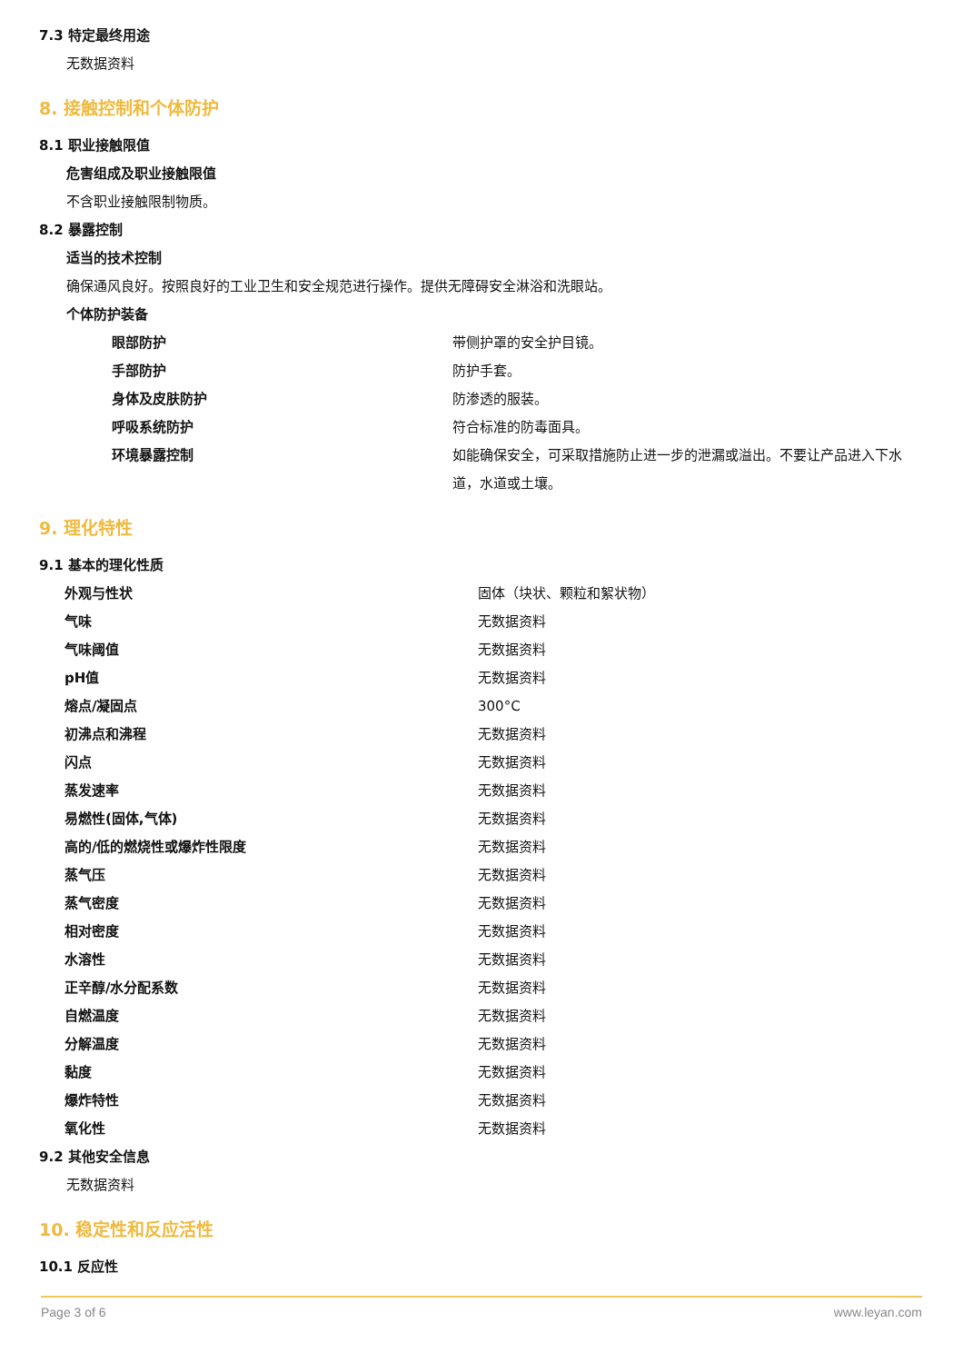7.3 特定最终用途
无数据资料
8. 接触控制和个体防护
8.1 职业接触限值
危害组成及职业接触限值
不含职业接触限制物质。
8.2 暴露控制
适当的技术控制
确保通风良好。按照良好的工业卫生和安全规范进行操作。提供无障碍安全淋浴和洗眼站。
个体防护装备
| 眼部防护 | 带侧护罩的安全护目镜。 |
| 手部防护 | 防护手套。 |
| 身体及皮肤防护 | 防渗透的服装。 |
| 呼吸系统防护 | 符合标准的防毒面具。 |
| 环境暴露控制 | 如能确保安全，可采取措施防止进一步的泄漏或溢出。不要让产品进入下水道，水道或土壤。 |
9. 理化特性
9.1 基本的理化性质
| 外观与性状 | 固体（块状、颗粒和絮状物） |
| 气味 | 无数据资料 |
| 气味阈值 | 无数据资料 |
| pH值 | 无数据资料 |
| 熔点/凝固点 | 300°C |
| 初沸点和沸程 | 无数据资料 |
| 闪点 | 无数据资料 |
| 蒸发速率 | 无数据资料 |
| 易燃性(固体,气体) | 无数据资料 |
| 高的/低的燃烧性或爆炸性限度 | 无数据资料 |
| 蒸气压 | 无数据资料 |
| 蒸气密度 | 无数据资料 |
| 相对密度 | 无数据资料 |
| 水溶性 | 无数据资料 |
| 正辛醇/水分配系数 | 无数据资料 |
| 自燃温度 | 无数据资料 |
| 分解温度 | 无数据资料 |
| 黏度 | 无数据资料 |
| 爆炸特性 | 无数据资料 |
| 氧化性 | 无数据资料 |
9.2 其他安全信息
无数据资料
10. 稳定性和反应活性
10.1 反应性
Page 3 of 6 www.leyan.com